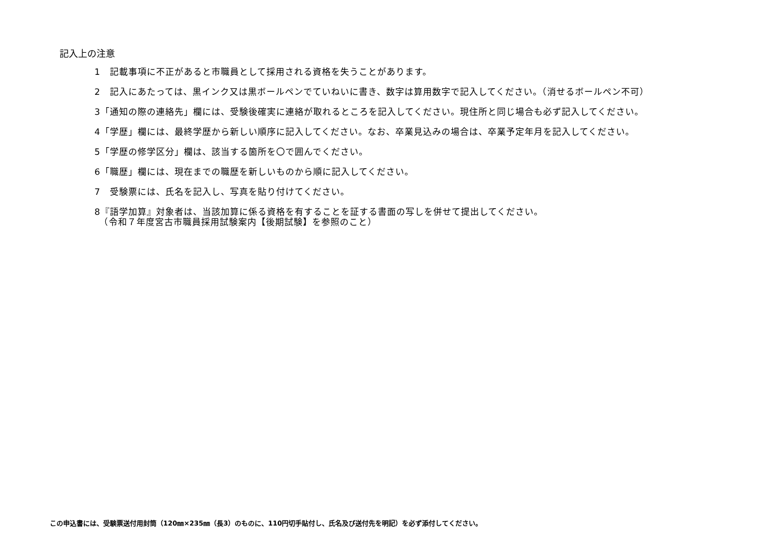記入上の注意
1　記載事項に不正があると市職員として採用される資格を失うことがあります。
2　記入にあたっては、黒インク又は黒ボールペンでていねいに書き、数字は算用数字で記入してください。（消せるボールペン不可）
3「通知の際の連絡先」欄には、受験後確実に連絡が取れるところを記入してください。現住所と同じ場合も必ず記入してください。
4「学歴」欄には、最終学歴から新しい順序に記入してください。なお、卒業見込みの場合は、卒業予定年月を記入してください。
5「学歴の修学区分」欄は、該当する箇所を〇で囲んでください。
6「職歴」欄には、現在までの職歴を新しいものから順に記入してください。
7　受験票には、氏名を記入し、写真を貼り付けてください。
8『語学加算』対象者は、当該加算に係る資格を有することを証する書面の写しを併せて提出してください。
　（令和７年度宮古市職員採用試験案内【後期試験】を参照のこと）
この申込書には、受験票送付用封筒（120㎜×235㎜（長3）のものに、110円切手貼付し、氏名及び送付先を明記）を必ず添付してください。